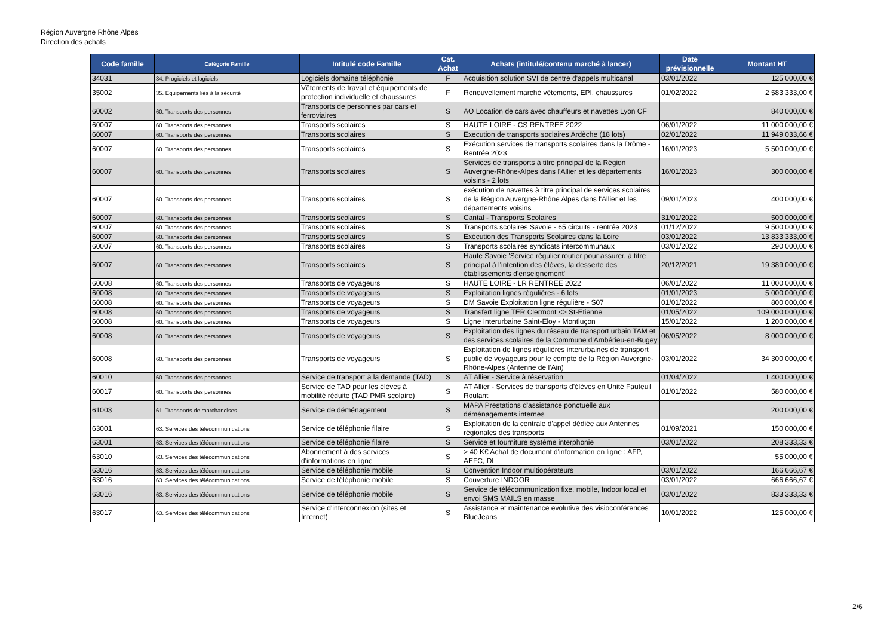Région Auvergne Rhône Alpes
Direction des achats
| Code famille | Catégorie Famille | Intitulé code Famille | Cat. Achat | Achats (intitulé/contenu marché à lancer) | Date prévisionnelle | Montant HT |
| --- | --- | --- | --- | --- | --- | --- |
| 34031 | 34. Progiciels et logiciels | Logiciels domaine téléphonie | F | Acquisition solution SVI de centre d'appels multicanal | 03/01/2022 | 125 000,00 € |
| 35002 | 35. Equipements liés à la sécurité | Vêtements de travail et équipements de protection individuelle et chaussures | F | Renouvellement marché vêtements, EPI, chaussures | 01/02/2022 | 2 583 333,00 € |
| 60002 | 60. Transports des personnes | Transports de personnes par cars et ferroviaires | S | AO Location de cars avec chauffeurs et navettes Lyon CF | | 840 000,00 € |
| 60007 | 60. Transports des personnes | Transports scolaires | S | HAUTE LOIRE - CS RENTREE 2022 | 06/01/2022 | 11 000 000,00 € |
| 60007 | 60. Transports des personnes | Transports scolaires | S | Execution de transports soclaires Ardèche (18 lots) | 02/01/2022 | 11 949 033,66 € |
| 60007 | 60. Transports des personnes | Transports scolaires | S | Exécution services de transports scolaires dans la Drôme - Rentrée 2023 | 16/01/2023 | 5 500 000,00 € |
| 60007 | 60. Transports des personnes | Transports scolaires | S | Services de transports à titre principal de la Région Auvergne-Rhône-Alpes dans l'Allier et les départements voisins - 2 lots | 16/01/2023 | 300 000,00 € |
| 60007 | 60. Transports des personnes | Transports scolaires | S | exécution de navettes à titre principal de services scolaires de la Région Auvergne-Rhône Alpes dans l'Allier et les départements voisins | 09/01/2023 | 400 000,00 € |
| 60007 | 60. Transports des personnes | Transports scolaires | S | Cantal - Transports Scolaires | 31/01/2022 | 500 000,00 € |
| 60007 | 60. Transports des personnes | Transports scolaires | S | Transports scolaires Savoie - 65 circuits - rentrée 2023 | 01/12/2022 | 9 500 000,00 € |
| 60007 | 60. Transports des personnes | Transports scolaires | S | Exécution des Transports Scolaires dans la Loire | 03/01/2022 | 13 833 333,00 € |
| 60007 | 60. Transports des personnes | Transports scolaires | S | Transports scolaires syndicats intercommunaux | 03/01/2022 | 290 000,00 € |
| 60007 | 60. Transports des personnes | Transports scolaires | S | Haute Savoie 'Service régulier routier pour assurer, à titre principal à l'intention des élèves, la desserte des établissements d'enseignement' | 20/12/2021 | 19 389 000,00 € |
| 60008 | 60. Transports des personnes | Transports de voyageurs | S | HAUTE LOIRE - LR RENTREE 2022 | 06/01/2022 | 11 000 000,00 € |
| 60008 | 60. Transports des personnes | Transports de voyageurs | S | Exploitation lignes régulières - 6 lots | 01/01/2023 | 5 000 000,00 € |
| 60008 | 60. Transports des personnes | Transports de voyageurs | S | DM Savoie Exploitation ligne régulière - S07 | 01/01/2022 | 800 000,00 € |
| 60008 | 60. Transports des personnes | Transports de voyageurs | S | Transfert ligne TER Clermont <> St-Etienne | 01/05/2022 | 109 000 000,00 € |
| 60008 | 60. Transports des personnes | Transports de voyageurs | S | Ligne Interurbaine Saint-Eloy - Montluçon | 15/01/2022 | 1 200 000,00 € |
| 60008 | 60. Transports des personnes | Transports de voyageurs | S | Exploitation des lignes du réseau de transport urbain TAM et des services scolaires de la Commune d'Ambérieu-en-Bugey | 06/05/2022 | 8 000 000,00 € |
| 60008 | 60. Transports des personnes | Transports de voyageurs | S | Exploitation de lignes régulières interurbaines de transport public de voyageurs pour le compte de la Région Auvergne-Rhône-Alpes (Antenne de l'Ain) | 03/01/2022 | 34 300 000,00 € |
| 60010 | 60. Transports des personnes | Service de transport à la demande (TAD) | S | AT Allier - Service à réservation | 01/04/2022 | 1 400 000,00 € |
| 60017 | 60. Transports des personnes | Service de TAD pour les élèves à mobilité réduite (TAD PMR scolaire) | S | AT Allier - Services de transports d'élèves en Unité Fauteuil Roulant | 01/01/2022 | 580 000,00 € |
| 61003 | 61. Transports de marchandises | Service de déménagement | S | MAPA Prestations d'assistance ponctuelle aux déménagements internes | | 200 000,00 € |
| 63001 | 63. Services des télécommunications | Service de téléphonie filaire | S | Exploitation de la centrale d'appel dédiée aux Antennes régionales des transports | 01/09/2021 | 150 000,00 € |
| 63001 | 63. Services des télécommunications | Service de téléphonie filaire | S | Service et fourniture système interphonie | 03/01/2022 | 208 333,33 € |
| 63010 | 63. Services des télécommunications | Abonnement à des services d'informations en ligne | S | > 40 K€ Achat de document d'information en ligne : AFP, AEFC, DL | | 55 000,00 € |
| 63016 | 63. Services des télécommunications | Service de téléphonie mobile | S | Convention Indoor multiopérateurs | 03/01/2022 | 166 666,67 € |
| 63016 | 63. Services des télécommunications | Service de téléphonie mobile | S | Couverture INDOOR | 03/01/2022 | 666 666,67 € |
| 63016 | 63. Services des télécommunications | Service de téléphonie mobile | S | Service de télécommunication fixe, mobile, Indoor local et envoi SMS MAILS en masse | 03/01/2022 | 833 333,33 € |
| 63017 | 63. Services des télécommunications | Service d'interconnexion (sites et Internet) | S | Assistance et maintenance evolutive des visioconférences BlueJeans | 10/01/2022 | 125 000,00 € |
2/6